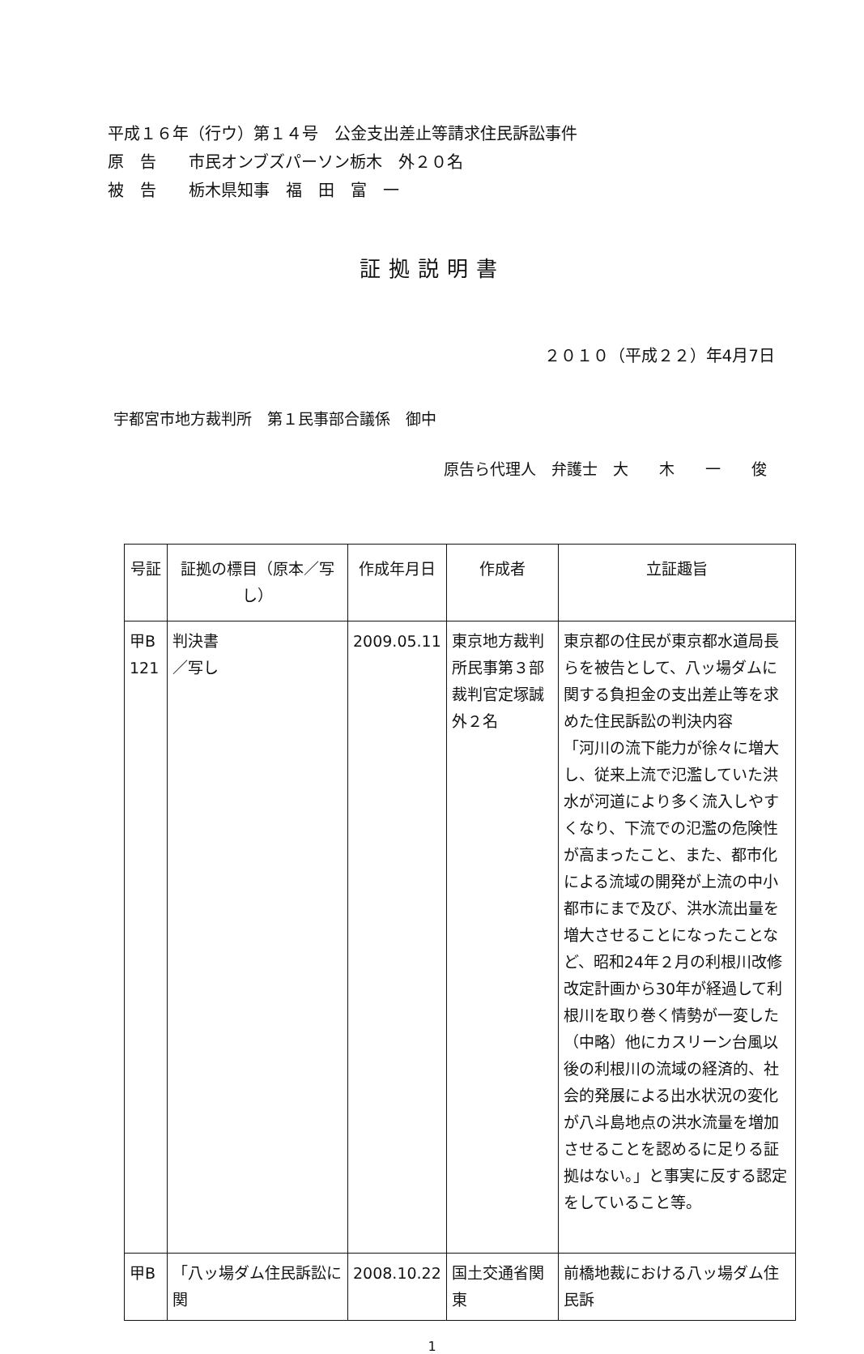平成１６年（行ウ）第１４号　公金支出差止等請求住民訴訟事件
原　告　　市民オンブズパーソン栃木　外２０名
被　告　　栃木県知事　福　田　富　一
証拠説明書
２０１０（平成２２）年4月7日
宇都宮市地方裁判所　第１民事部合議係　御中
原告ら代理人　弁護士　大　　木　　一　　俊
| 号証 | 証拠の標目（原本／写し） | 作成年月日 | 作成者 | 立証趣旨 |
| --- | --- | --- | --- | --- |
| 甲B 121 | 判決書 ／写し | 2009.05.11 | 東京地方裁判所民事第３部裁判官定塚誠外２名 | 東京都の住民が東京都水道局長らを被告として、八ッ場ダムに関する負担金の支出差止等を求めた住民訴訟の判決内容 「河川の流下能力が徐々に増大し、従来上流で氾濫していた洪水が河道により多く流入しやすくなり、下流での氾濫の危険性が高まったこと、また、都市化による流域の開発が上流の中小都市にまで及び、洪水流出量を増大させることになったことなど、昭和24年２月の利根川改修改定計画から30年が経過して利根川を取り巻く情勢が一変した（中略）他にカスリーン台風以後の利根川の流域の経済的、社会的発展による出水状況の変化が八斗島地点の洪水流量を増加させることを認めるに足りる証拠はない。」と事実に反する認定をしていること等。 |
| 甲B | 「八ッ場ダム住民訴訟に関 | 2008.10.22 | 国土交通省関東 | 前橋地裁における八ッ場ダム住民訴 |
1